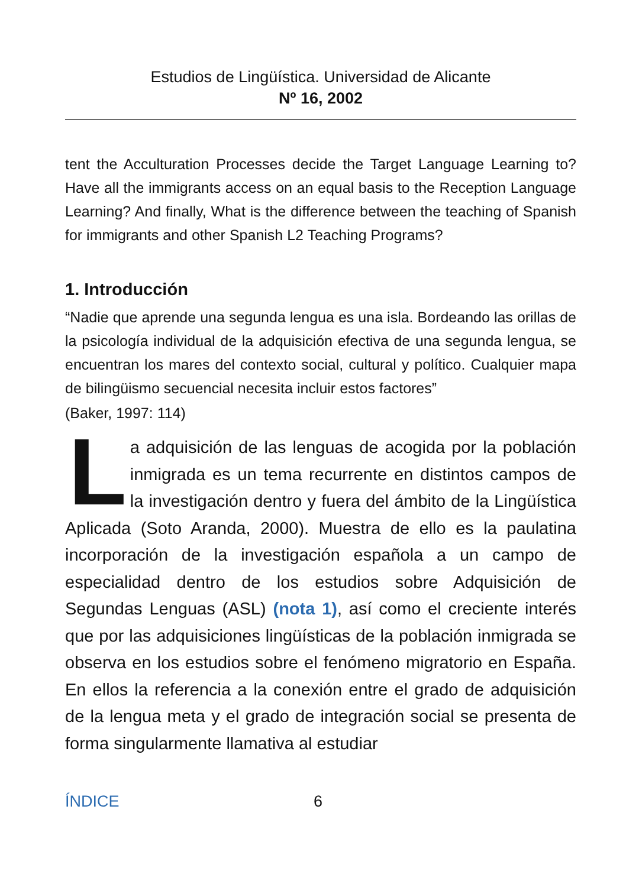Estudios de Lingüística. Universidad de Alicante
Nº 16, 2002
tent the Acculturation Processes decide the Target Language Learning to? Have all the immigrants access on an equal basis to the Reception Language Learning? And finally, What is the difference between the teaching of Spanish for immigrants and other Spanish L2 Teaching Programs?
1. Introducción
“Nadie que aprende una segunda lengua es una isla. Bordeando las orillas de la psicología individual de la adquisición efectiva de una segunda lengua, se encuentran los mares del contexto social, cultural y político. Cualquier mapa de bilingüismo secuencial necesita incluir estos factores”
(Baker, 1997: 114)
La adquisición de las lenguas de acogida por la población inmigrada es un tema recurrente en distintos campos de la investigación dentro y fuera del ámbito de la Lingüística Aplicada (Soto Aranda, 2000). Muestra de ello es la paulatina incorporación de la investigación española a un campo de especialidad dentro de los estudios sobre Adquisición de Segundas Lenguas (ASL) (nota 1), así como el creciente interés que por las adquisiciones lingüísticas de la población inmigrada se observa en los estudios sobre el fenómeno migratorio en España. En ellos la referencia a la conexión entre el grado de adquisición de la lengua meta y el grado de integración social se presenta de forma singularmente llamativa al estudiar
ÍNDICE 6